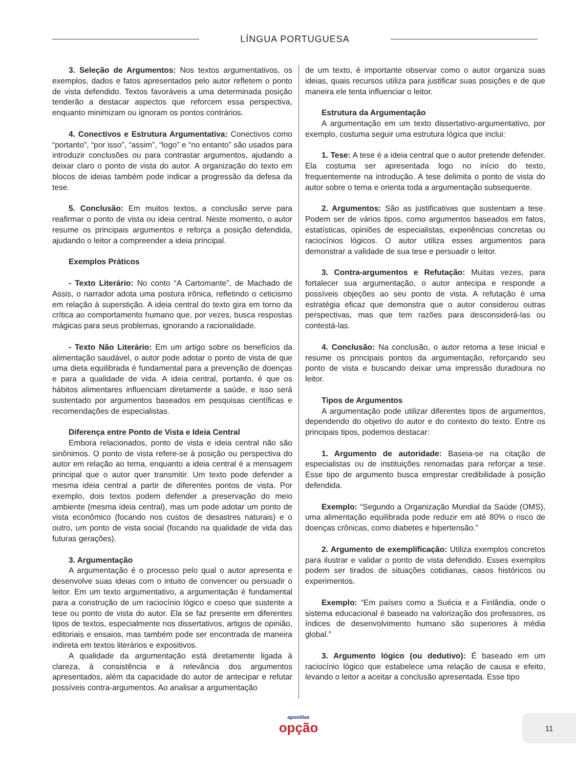LÍNGUA PORTUGUESA
3. Seleção de Argumentos: Nos textos argumentativos, os exemplos, dados e fatos apresentados pelo autor refletem o ponto de vista defendido. Textos favoráveis a uma determinada posição tenderão a destacar aspectos que reforcem essa perspectiva, enquanto minimizam ou ignoram os pontos contrários.
4. Conectivos e Estrutura Argumentativa: Conectivos como “portanto”, “por isso”, “assim”, “logo” e “no entanto” são usados para introduzir conclusões ou para contrastar argumentos, ajudando a deixar claro o ponto de vista do autor. A organização do texto em blocos de ideias também pode indicar a progressão da defesa da tese.
5. Conclusão: Em muitos textos, a conclusão serve para reafirmar o ponto de vista ou ideia central. Neste momento, o autor resume os principais argumentos e reforça a posição defendida, ajudando o leitor a compreender a ideia principal.
Exemplos Práticos
- Texto Literário: No conto “A Cartomante”, de Machado de Assis, o narrador adota uma postura irônica, refletindo o ceticismo em relação à superstição. A ideia central do texto gira em torno da crítica ao comportamento humano que, por vezes, busca respostas mágicas para seus problemas, ignorando a racionalidade.
- Texto Não Literário: Em um artigo sobre os benefícios da alimentação saudável, o autor pode adotar o ponto de vista de que uma dieta equilibrada é fundamental para a prevenção de doenças e para a qualidade de vida. A ideia central, portanto, é que os hábitos alimentares influenciam diretamente a saúde, e isso será sustentado por argumentos baseados em pesquisas científicas e recomendações de especialistas.
Diferença entre Ponto de Vista e Ideia Central
Embora relacionados, ponto de vista e ideia central não são sinônimos. O ponto de vista refere-se à posição ou perspectiva do autor em relação ao tema, enquanto a ideia central é a mensagem principal que o autor quer transmitir. Um texto pode defender a mesma ideia central a partir de diferentes pontos de vista. Por exemplo, dois textos podem defender a preservação do meio ambiente (mesma ideia central), mas um pode adotar um ponto de vista econômico (focando nos custos de desastres naturais) e o outro, um ponto de vista social (focando na qualidade de vida das futuras gerações).
3. Argumentação
A argumentação é o processo pelo qual o autor apresenta e desenvolve suas ideias com o intuito de convencer ou persuadir o leitor. Em um texto argumentativo, a argumentação é fundamental para a construção de um raciocínio lógico e coeso que sustente a tese ou ponto de vista do autor. Ela se faz presente em diferentes tipos de textos, especialmente nos dissertativos, artigos de opinião, editoriais e ensaios, mas também pode ser encontrada de maneira indireta em textos literários e expositivos.
A qualidade da argumentação está diretamente ligada à clareza, à consistência e à relevância dos argumentos apresentados, além da capacidade do autor de antecipar e refutar possíveis contra-argumentos. Ao analisar a argumentação
de um texto, é importante observar como o autor organiza suas ideias, quais recursos utiliza para justificar suas posições e de que maneira ele tenta influenciar o leitor.
Estrutura da Argumentação
A argumentação em um texto dissertativo-argumentativo, por exemplo, costuma seguir uma estrutura lógica que inclui:
1. Tese: A tese é a ideia central que o autor pretende defender. Ela costuma ser apresentada logo no início do texto, frequentemente na introdução. A tese delimita o ponto de vista do autor sobre o tema e orienta toda a argumentação subsequente.
2. Argumentos: São as justificativas que sustentam a tese. Podem ser de vários tipos, como argumentos baseados em fatos, estatísticas, opiniões de especialistas, experiências concretas ou raciocínios lógicos. O autor utiliza esses argumentos para demonstrar a validade de sua tese e persuadir o leitor.
3. Contra-argumentos e Refutação: Muitas vezes, para fortalecer sua argumentação, o autor antecipa e responde a possíveis objeções ao seu ponto de vista. A refutação é uma estratégia eficaz que demonstra que o autor considerou outras perspectivas, mas que tem razões para desconsiderá-las ou contestá-las.
4. Conclusão: Na conclusão, o autor retoma a tese inicial e resume os principais pontos da argumentação, reforçando seu ponto de vista e buscando deixar uma impressão duradoura no leitor.
Tipos de Argumentos
A argumentação pode utilizar diferentes tipos de argumentos, dependendo do objetivo do autor e do contexto do texto. Entre os principais tipos, podemos destacar:
1. Argumento de autoridade: Baseia-se na citação de especialistas ou de instituições renomadas para reforçar a tese. Esse tipo de argumento busca emprestar credibilidade à posição defendida.
Exemplo: “Segundo a Organização Mundial da Saúde (OMS), uma alimentação equilibrada pode reduzir em até 80% o risco de doenças crônicas, como diabetes e hipertensão.”
2. Argumento de exemplificação: Utiliza exemplos concretos para ilustrar e validar o ponto de vista defendido. Esses exemplos podem ser tirados de situações cotidianas, casos históricos ou experimentos.
Exemplo: “Em países como a Suécia e a Finlândia, onde o sistema educacional é baseado na valorização dos professores, os índices de desenvolvimento humano são superiores à média global.”
3. Argumento lógico (ou dedutivo): É baseado em um raciocínio lógico que estabelece uma relação de causa e efeito, levando o leitor a aceitar a conclusão apresentada. Esse tipo
apostilas
opção
11